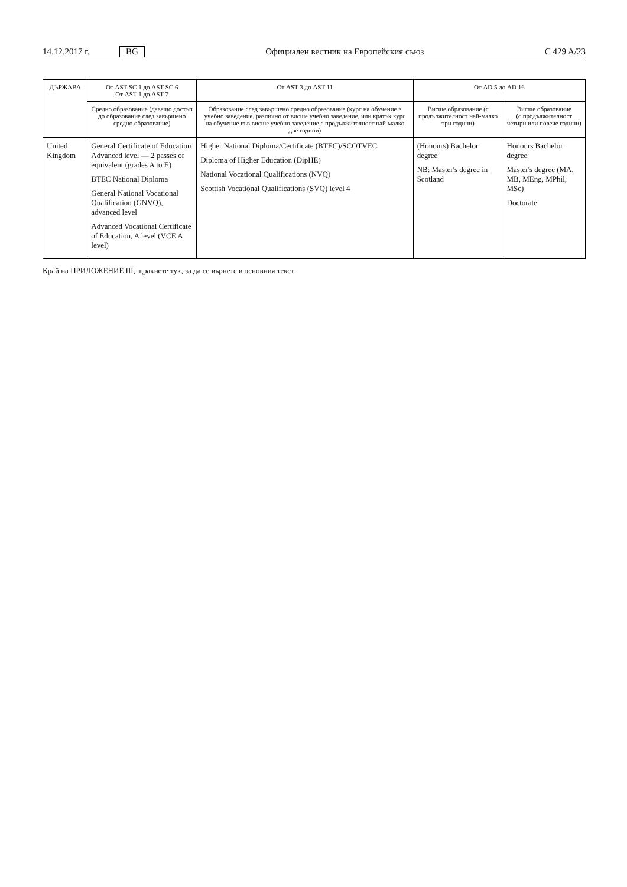14.12.2017 г. BG Официален вестник на Европейския съюз C 429 A/23
| ДЪРЖАВА | От AST-SC 1 до AST-SC 6 От AST 1 до AST 7 | От AST 3 до AST 11 | От AD 5 до AD 16 | |
| --- | --- | --- | --- | --- |
| | Средно образование (даващо достъп до образование след завършено средно образование) | Образование след завършено средно образование (курс на обучение в учебно заведение, различно от висше учебно заведение, или кратък курс на обучение във висше учебно заведение с продължителност най-малко две години) | Висше образование (с продължителност най-малко три години) | Висше образование (с продължителност четири или повече години) |
| United Kingdom | General Certificate of Education Advanced level — 2 passes or equivalent (grades A to E) BTEC National Diploma General National Vocational Qualification (GNVQ), advanced level Advanced Vocational Certificate of Education, A level (VCE A level) | Higher National Diploma/Certificate (BTEC)/SCOTVEC Diploma of Higher Education (DipHE) National Vocational Qualifications (NVQ) Scottish Vocational Qualifications (SVQ) level 4 | (Honours) Bachelor degree NB: Master's degree in Scotland | Honours Bachelor degree Master's degree (MA, MB, MEng, MPhil, MSc) Doctorate |
Край на ПРИЛОЖЕНИЕ III, щракнете тук, за да се върнете в основния текст